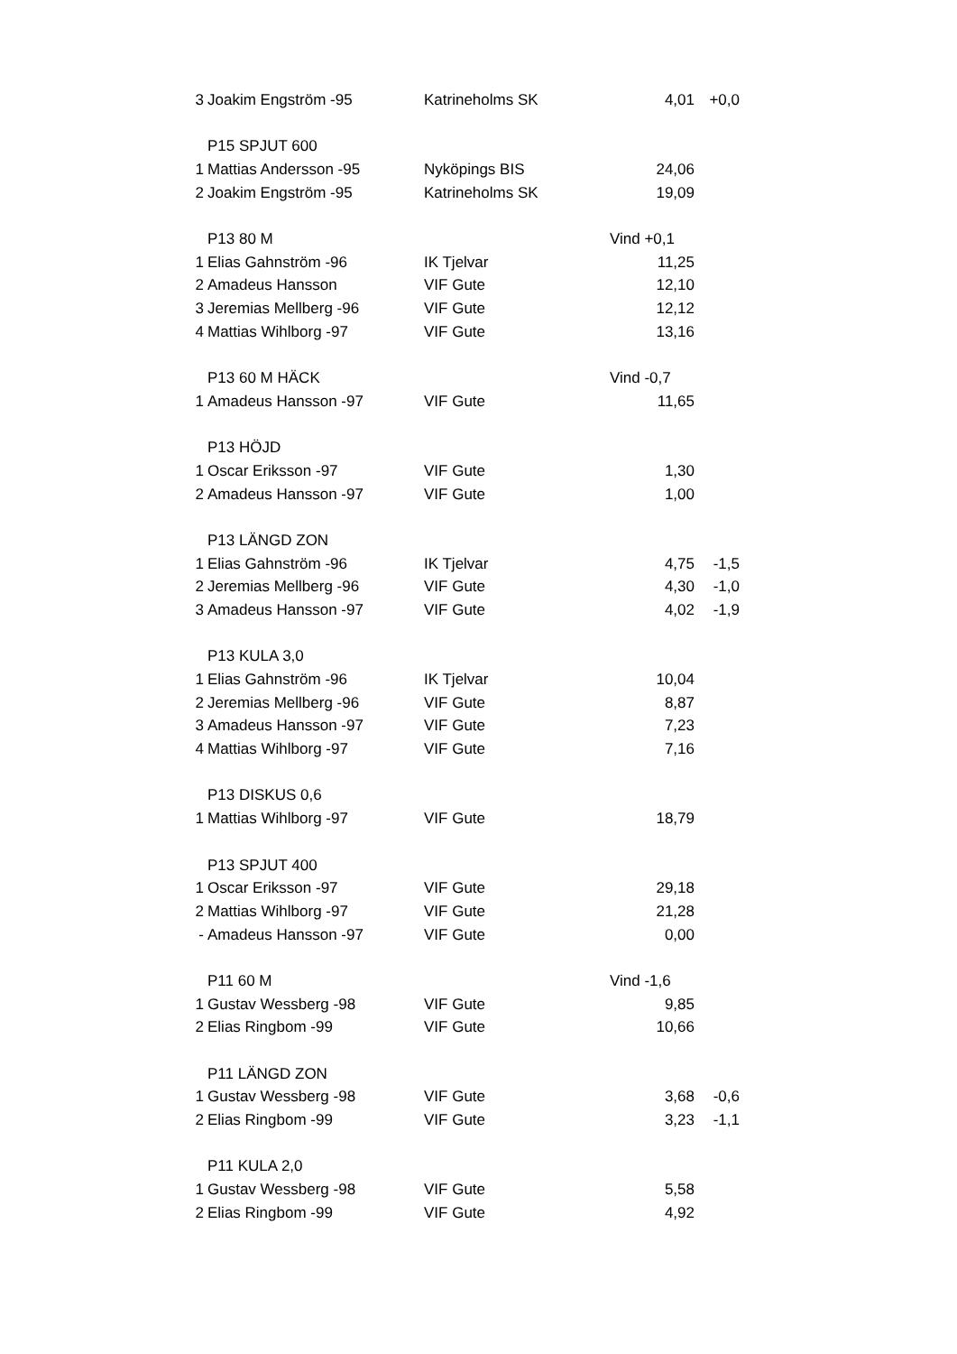| 3 | Joakim Engström -95 | Katrineholms SK | 4,01 | +0,0 |
| | P15 SPJUT 600 | | | |
| 1 | Mattias Andersson -95 | Nyköpings BIS | 24,06 | |
| 2 | Joakim Engström -95 | Katrineholms SK | 19,09 | |
| | P13 80 M | | Vind +0,1 | |
| 1 | Elias Gahnström -96 | IK Tjelvar | 11,25 | |
| 2 | Amadeus Hansson | VIF Gute | 12,10 | |
| 3 | Jeremias Mellberg -96 | VIF Gute | 12,12 | |
| 4 | Mattias Wihlborg -97 | VIF Gute | 13,16 | |
| | P13 60 M HÄCK | | Vind -0,7 | |
| 1 | Amadeus Hansson -97 | VIF Gute | 11,65 | |
| | P13 HÖJD | | | |
| 1 | Oscar Eriksson -97 | VIF Gute | 1,30 | |
| 2 | Amadeus Hansson -97 | VIF Gute | 1,00 | |
| | P13 LÄNGD ZON | | | |
| 1 | Elias Gahnström -96 | IK Tjelvar | 4,75 | -1,5 |
| 2 | Jeremias Mellberg -96 | VIF Gute | 4,30 | -1,0 |
| 3 | Amadeus Hansson -97 | VIF Gute | 4,02 | -1,9 |
| | P13 KULA 3,0 | | | |
| 1 | Elias Gahnström -96 | IK Tjelvar | 10,04 | |
| 2 | Jeremias Mellberg -96 | VIF Gute | 8,87 | |
| 3 | Amadeus Hansson -97 | VIF Gute | 7,23 | |
| 4 | Mattias Wihlborg -97 | VIF Gute | 7,16 | |
| | P13 DISKUS 0,6 | | | |
| 1 | Mattias Wihlborg -97 | VIF Gute | 18,79 | |
| | P13 SPJUT 400 | | | |
| 1 | Oscar Eriksson -97 | VIF Gute | 29,18 | |
| 2 | Mattias Wihlborg -97 | VIF Gute | 21,28 | |
| - | Amadeus Hansson -97 | VIF Gute | 0,00 | |
| | P11 60 M | | Vind -1,6 | |
| 1 | Gustav Wessberg -98 | VIF Gute | 9,85 | |
| 2 | Elias Ringbom -99 | VIF Gute | 10,66 | |
| | P11 LÄNGD ZON | | | |
| 1 | Gustav Wessberg -98 | VIF Gute | 3,68 | -0,6 |
| 2 | Elias Ringbom -99 | VIF Gute | 3,23 | -1,1 |
| | P11 KULA 2,0 | | | |
| 1 | Gustav Wessberg -98 | VIF Gute | 5,58 | |
| 2 | Elias Ringbom -99 | VIF Gute | 4,92 | |